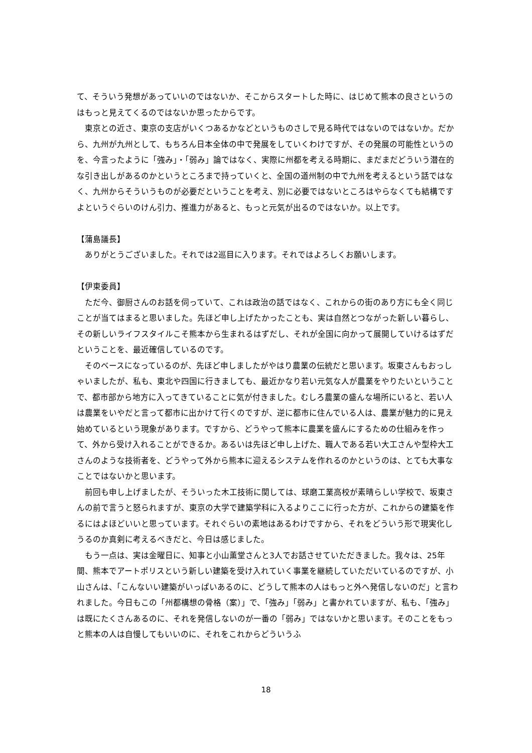て、そういう発想があっていいのではないか、そこからスタートした時に、はじめて熊本の良さというのはもっと見えてくるのではないか思ったからです。
　東京との近さ、東京の支店がいくつあるかなどというものさしで見る時代ではないのではないか。だから、九州が九州として、もちろん日本全体の中で発展をしていくわけですが、その発展の可能性というのを、今言ったように「強み」・「弱み」論ではなく、実際に州都を考える時期に、まだまだどういう潜在的な引き出しがあるのかというところまで持っていくと、全国の道州制の中で九州を考えるという話ではなく、九州からそういうものが必要だということを考え、別に必要ではないところはやらなくても結構ですよというぐらいのけん引力、推進力があると、もっと元気が出るのではないか。以上です。
【蒲島議長】
　ありがとうございました。それでは2巡目に入ります。それではよろしくお願いします。
【伊東委員】
　ただ今、御厨さんのお話を伺っていて、これは政治の話ではなく、これからの街のあり方にも全く同じことが当てはまると思いました。先ほど申し上げたかったことも、実は自然とつながった新しい暮らし、その新しいライフスタイルこそ熊本から生まれるはずだし、それが全国に向かって展開していけるはずだということを、最近確信しているのです。
　そのベースになっているのが、先ほど申しましたがやはり農業の伝統だと思います。坂東さんもおっしゃいましたが、私も、東北や四国に行きましても、最近かなり若い元気な人が農業をやりたいということで、都市部から地方に入ってきていることに気が付きました。むしろ農業の盛んな場所にいると、若い人は農業をいやだと言って都市に出かけて行くのですが、逆に都市に住んでいる人は、農業が魅力的に見え始めているという現象があります。ですから、どうやって熊本に農業を盛んにするための仕組みを作って、外から受け入れることができるか。あるいは先ほど申し上げた、職人である若い大工さんや型枠大工さんのような技術者を、どうやって外から熊本に迎えるシステムを作れるのかというのは、とても大事なことではないかと思います。
　前回も申し上げましたが、そういった木工技術に関しては、球磨工業高校が素晴らしい学校で、坂東さんの前で言うと怒られますが、東京の大学で建築学科に入るよりここに行った方が、これからの建築を作るにはよほどいいと思っています。それぐらいの素地はあるわけですから、それをどういう形で現実化しうるのか真剣に考えるべきだと、今日は感じました。
　もう一点は、実は金曜日に、知事と小山薫堂さんと3人でお話させていただきました。我々は、25年間、熊本でアートポリスという新しい建築を受け入れていく事業を継続していただいているのですが、小山さんは、「こんないい建築がいっぱいあるのに、どうして熊本の人はもっと外へ発信しないのだ」と言われました。今日もこの「州都構想の骨格（案）」で、「強み」「弱み」と書かれていますが、私も、「強み」は既にたくさんあるのに、それを発信しないのが一番の「弱み」ではないかと思います。そのことをもっと熊本の人は自慢してもいいのに、それをこれからどういうふ
18